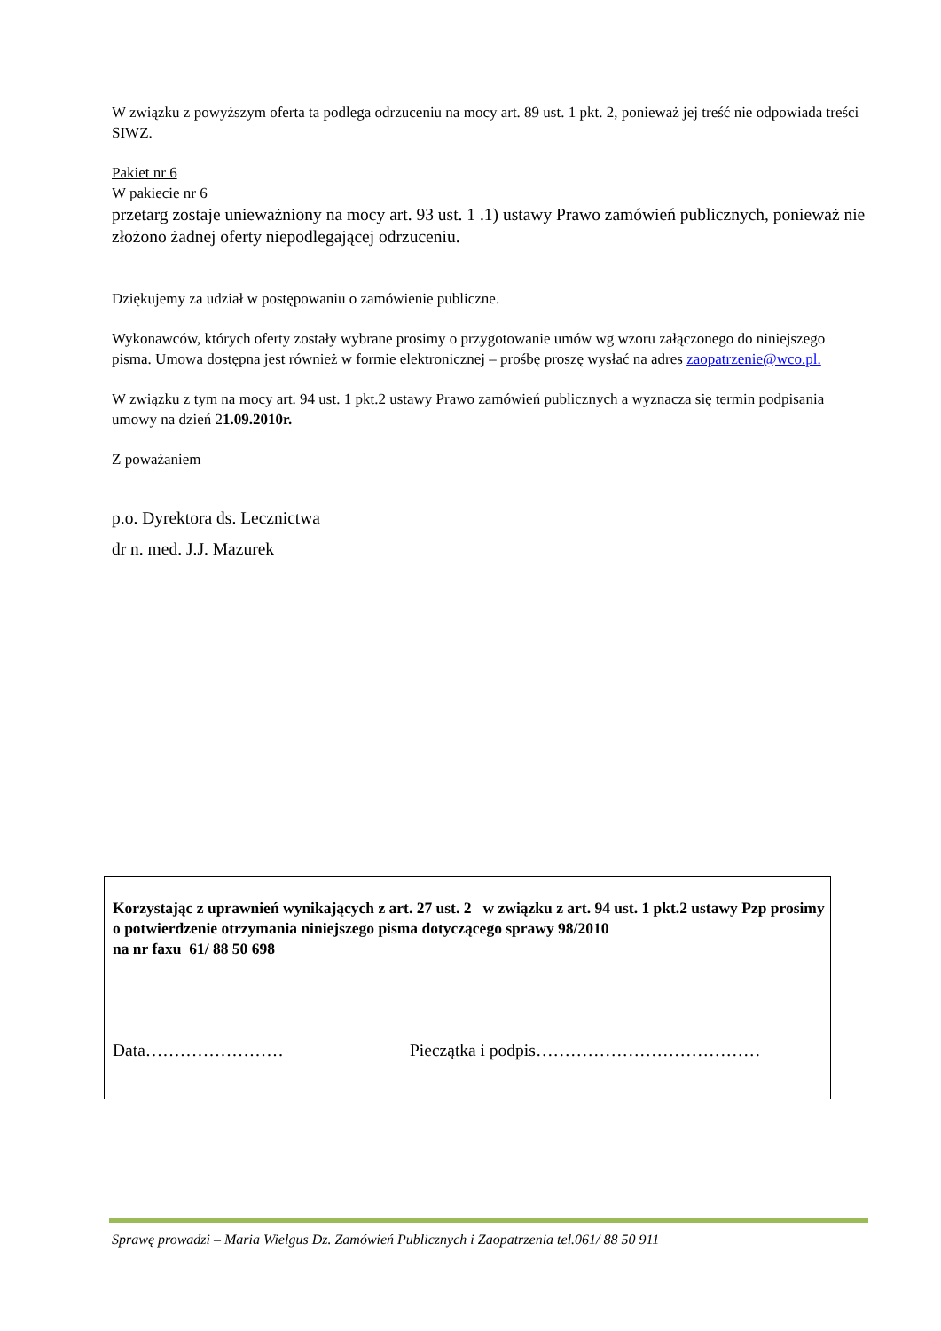W związku z powyższym oferta ta podlega odrzuceniu na mocy art. 89 ust. 1 pkt. 2, ponieważ jej treść nie odpowiada treści SIWZ.
Pakiet nr 6
W pakiecie nr 6
przetarg zostaje unieważniony na mocy art. 93 ust. 1 .1) ustawy Prawo zamówień publicznych, ponieważ nie złożono żadnej oferty niepodlegającej odrzuceniu.
Dziękujemy za udział w postępowaniu o zamówienie publiczne.
Wykonawców, których oferty zostały wybrane prosimy o przygotowanie umów wg wzoru załączonego do niniejszego pisma. Umowa dostępna jest również w formie elektronicznej – prośbę proszę wysłać na adres zaopatrzenie@wco.pl.
W związku z tym na mocy art. 94 ust. 1 pkt.2 ustawy Prawo zamówień publicznych a wyznacza się termin podpisania umowy na dzień 21.09.2010r.
Z poważaniem
p.o. Dyrektora ds. Lecznictwa
dr n. med. J.J. Mazurek
Korzystając z uprawnień wynikających z art. 27 ust. 2 w związku z art. 94 ust. 1 pkt.2 ustawy Pzp prosimy o potwierdzenie otrzymania niniejszego pisma dotyczącego sprawy 98/2010
na nr faxu 61/ 88 50 698
Data…………………… Pieczątka i podpis…………………………………
Sprawę prowadzi – Maria Wielgus Dz. Zamówień Publicznych i Zaopatrzenia tel.061/ 88 50 911